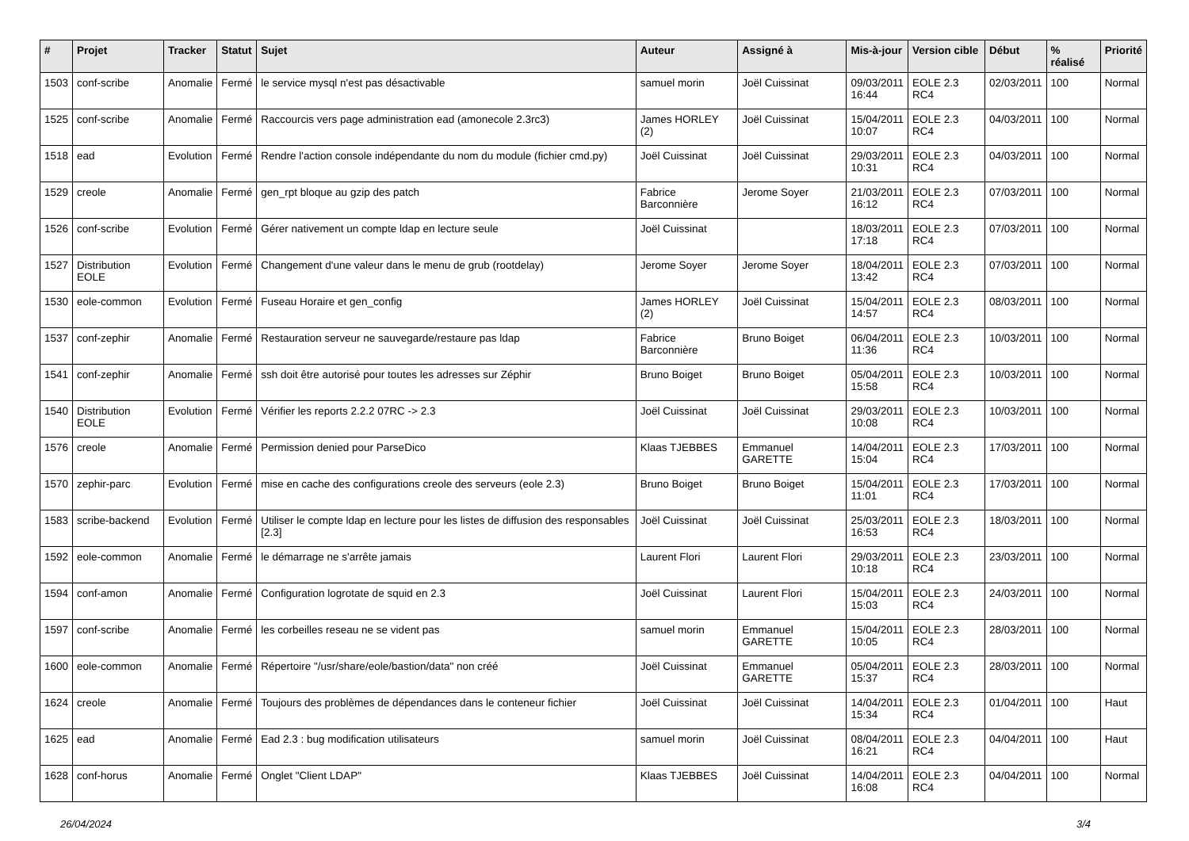| # | Projet | Tracker | Statut | Sujet | Auteur | Assigné à | Mis-à-jour | Version cible | Début | % réalisé | Priorité |
| --- | --- | --- | --- | --- | --- | --- | --- | --- | --- | --- | --- |
| 1503 | conf-scribe | Anomalie | Fermé | le service mysql n'est pas désactivable | samuel morin | Joël Cuissinat | 09/03/2011 16:44 | EOLE 2.3 RC4 | 02/03/2011 | 100 | Normal |
| 1525 | conf-scribe | Anomalie | Fermé | Raccourcis vers page administration ead (amonecole 2.3rc3) | James HORLEY (2) | Joël Cuissinat | 15/04/2011 10:07 | EOLE 2.3 RC4 | 04/03/2011 | 100 | Normal |
| 1518 | ead | Evolution | Fermé | Rendre l'action console indépendante du nom du module (fichier cmd.py) | Joël Cuissinat | Joël Cuissinat | 29/03/2011 10:31 | EOLE 2.3 RC4 | 04/03/2011 | 100 | Normal |
| 1529 | creole | Anomalie | Fermé | gen_rpt bloque au gzip des patch | Fabrice Barconnière | Jerome Soyer | 21/03/2011 16:12 | EOLE 2.3 RC4 | 07/03/2011 | 100 | Normal |
| 1526 | conf-scribe | Evolution | Fermé | Gérer nativement un compte ldap en lecture seule | Joël Cuissinat | | 18/03/2011 17:18 | EOLE 2.3 RC4 | 07/03/2011 | 100 | Normal |
| 1527 | Distribution EOLE | Evolution | Fermé | Changement d'une valeur dans le menu de grub (rootdelay) | Jerome Soyer | Jerome Soyer | 18/04/2011 13:42 | EOLE 2.3 RC4 | 07/03/2011 | 100 | Normal |
| 1530 | eole-common | Evolution | Fermé | Fuseau Horaire et gen_config | James HORLEY (2) | Joël Cuissinat | 15/04/2011 14:57 | EOLE 2.3 RC4 | 08/03/2011 | 100 | Normal |
| 1537 | conf-zephir | Anomalie | Fermé | Restauration serveur ne sauvegarde/restaure pas ldap | Fabrice Barconnière | Bruno Boiget | 06/04/2011 11:36 | EOLE 2.3 RC4 | 10/03/2011 | 100 | Normal |
| 1541 | conf-zephir | Anomalie | Fermé | ssh doit être autorisé pour toutes les adresses sur Zéphir | Bruno Boiget | Bruno Boiget | 05/04/2011 15:58 | EOLE 2.3 RC4 | 10/03/2011 | 100 | Normal |
| 1540 | Distribution EOLE | Evolution | Fermé | Vérifier les reports 2.2.2 07RC -> 2.3 | Joël Cuissinat | Joël Cuissinat | 29/03/2011 10:08 | EOLE 2.3 RC4 | 10/03/2011 | 100 | Normal |
| 1576 | creole | Anomalie | Fermé | Permission denied pour ParseDico | Klaas TJEBBES | Emmanuel GARETTE | 14/04/2011 15:04 | EOLE 2.3 RC4 | 17/03/2011 | 100 | Normal |
| 1570 | zephir-parc | Evolution | Fermé | mise en cache des configurations creole des serveurs (eole 2.3) | Bruno Boiget | Bruno Boiget | 15/04/2011 11:01 | EOLE 2.3 RC4 | 17/03/2011 | 100 | Normal |
| 1583 | scribe-backend | Evolution | Fermé | Utiliser le compte ldap en lecture pour les listes de diffusion des responsables [2.3] | Joël Cuissinat | Joël Cuissinat | 25/03/2011 16:53 | EOLE 2.3 RC4 | 18/03/2011 | 100 | Normal |
| 1592 | eole-common | Anomalie | Fermé | le démarrage ne s'arrête jamais | Laurent Flori | Laurent Flori | 29/03/2011 10:18 | EOLE 2.3 RC4 | 23/03/2011 | 100 | Normal |
| 1594 | conf-amon | Anomalie | Fermé | Configuration logrotate de squid en 2.3 | Joël Cuissinat | Laurent Flori | 15/04/2011 15:03 | EOLE 2.3 RC4 | 24/03/2011 | 100 | Normal |
| 1597 | conf-scribe | Anomalie | Fermé | les corbeilles reseau ne se vident pas | samuel morin | Emmanuel GARETTE | 15/04/2011 10:05 | EOLE 2.3 RC4 | 28/03/2011 | 100 | Normal |
| 1600 | eole-common | Anomalie | Fermé | Répertoire "/usr/share/eole/bastion/data" non créé | Joël Cuissinat | Emmanuel GARETTE | 05/04/2011 15:37 | EOLE 2.3 RC4 | 28/03/2011 | 100 | Normal |
| 1624 | creole | Anomalie | Fermé | Toujours des problèmes de dépendances dans le conteneur fichier | Joël Cuissinat | Joël Cuissinat | 14/04/2011 15:34 | EOLE 2.3 RC4 | 01/04/2011 | 100 | Haut |
| 1625 | ead | Anomalie | Fermé | Ead 2.3 : bug modification utilisateurs | samuel morin | Joël Cuissinat | 08/04/2011 16:21 | EOLE 2.3 RC4 | 04/04/2011 | 100 | Haut |
| 1628 | conf-horus | Anomalie | Fermé | Onglet "Client LDAP" | Klaas TJEBBES | Joël Cuissinat | 14/04/2011 16:08 | EOLE 2.3 RC4 | 04/04/2011 | 100 | Normal |
26/04/2024 3/4